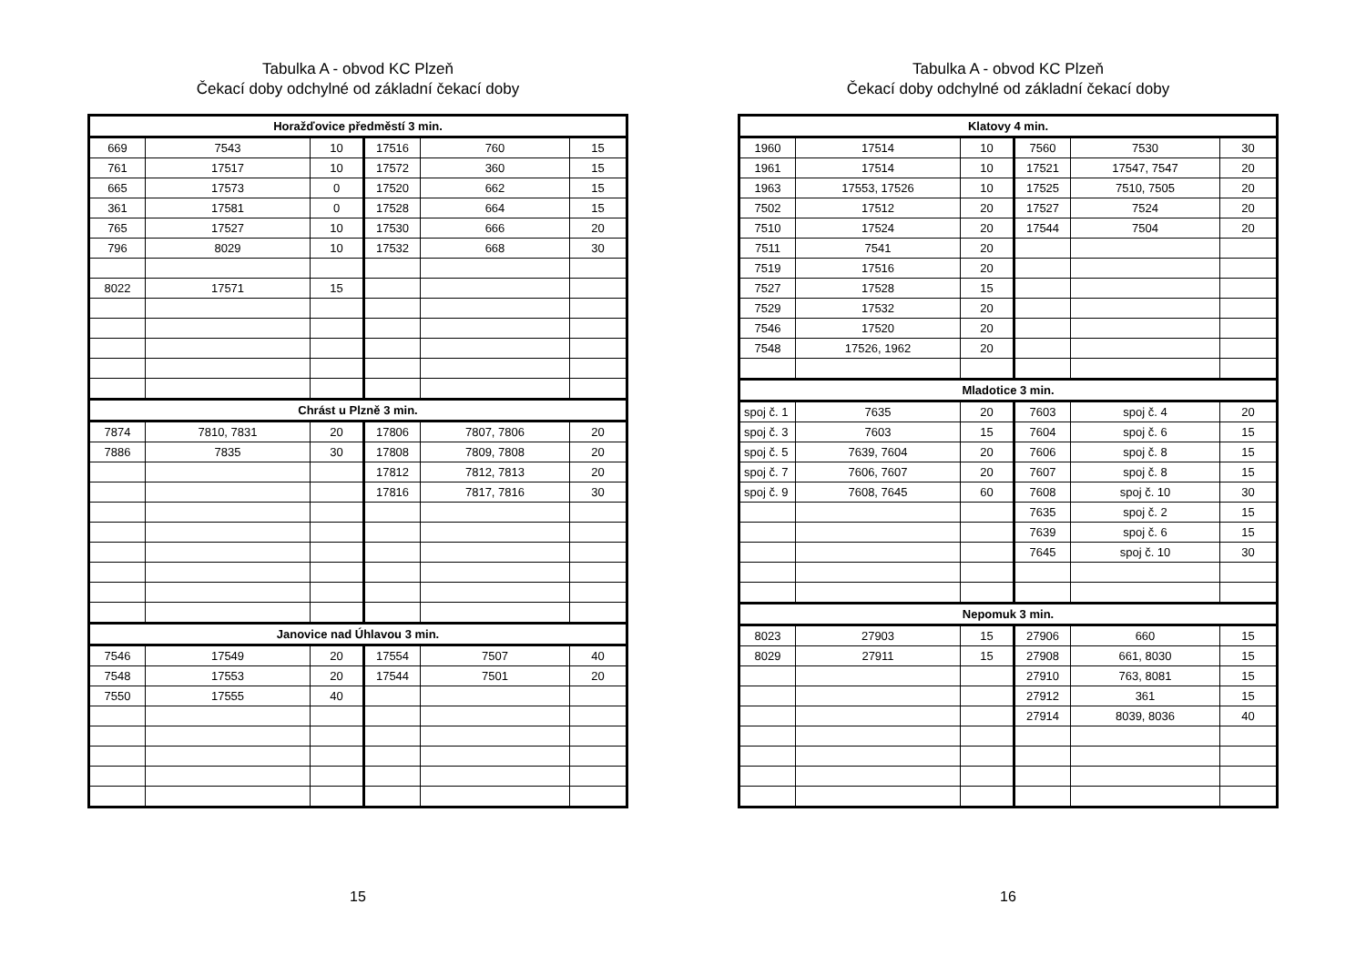Tabulka A - obvod KC Plzeň
Čekací doby odchylné od základní čekací doby
| Horažďovice předměstí 3 min. | | | | | |
| 669 | 7543 | 10 | 17516 | 760 | 15 |
| 761 | 17517 | 10 | 17572 | 360 | 15 |
| 665 | 17573 | 0 | 17520 | 662 | 15 |
| 361 | 17581 | 0 | 17528 | 664 | 15 |
| 765 | 17527 | 10 | 17530 | 666 | 20 |
| 796 | 8029 | 10 | 17532 | 668 | 30 |
| 8022 | 17571 | 15 | | | |
| Chrást u Plzně 3 min. | | | | | |
| 7874 | 7810, 7831 | 20 | 17806 | 7807, 7806 | 20 |
| 7886 | 7835 | 30 | 17808 | 7809, 7808 | 20 |
| | | | 17812 | 7812, 7813 | 20 |
| | | | 17816 | 7817, 7816 | 30 |
| Janovice nad Úhlavou 3 min. | | | | | |
| 7546 | 17549 | 20 | 17554 | 7507 | 40 |
| 7548 | 17553 | 20 | 17544 | 7501 | 20 |
| 7550 | 17555 | 40 | | | |
15
Tabulka A - obvod KC Plzeň
Čekací doby odchylné od základní čekací doby
| Klatovy 4 min. | | | | | |
| 1960 | 17514 | 10 | 7560 | 7530 | 30 |
| 1961 | 17514 | 10 | 17521 | 17547, 7547 | 20 |
| 1963 | 17553, 17526 | 10 | 17525 | 7510, 7505 | 20 |
| 7502 | 17512 | 20 | 17527 | 7524 | 20 |
| 7510 | 17524 | 20 | 17544 | 7504 | 20 |
| 7511 | 7541 | 20 | | | |
| 7519 | 17516 | 20 | | | |
| 7527 | 17528 | 15 | | | |
| 7529 | 17532 | 20 | | | |
| 7546 | 17520 | 20 | | | |
| 7548 | 17526, 1962 | 20 | | | |
| Mladotice 3 min. | | | | | |
| spoj č. 1 | 7635 | 20 | 7603 | spoj č. 4 | 20 |
| spoj č. 3 | 7603 | 15 | 7604 | spoj č. 6 | 15 |
| spoj č. 5 | 7639, 7604 | 20 | 7606 | spoj č. 8 | 15 |
| spoj č. 7 | 7606, 7607 | 20 | 7607 | spoj č. 8 | 15 |
| spoj č. 9 | 7608, 7645 | 60 | 7608 | spoj č. 10 | 30 |
| | | | 7635 | spoj č. 2 | 15 |
| | | | 7639 | spoj č. 6 | 15 |
| | | | 7645 | spoj č. 10 | 30 |
| Nepomuk 3 min. | | | | | |
| 8023 | 27903 | 15 | 27906 | 660 | 15 |
| 8029 | 27911 | 15 | 27908 | 661, 8030 | 15 |
| | | | 27910 | 763, 8081 | 15 |
| | | | 27912 | 361 | 15 |
| | | | 27914 | 8039, 8036 | 40 |
16